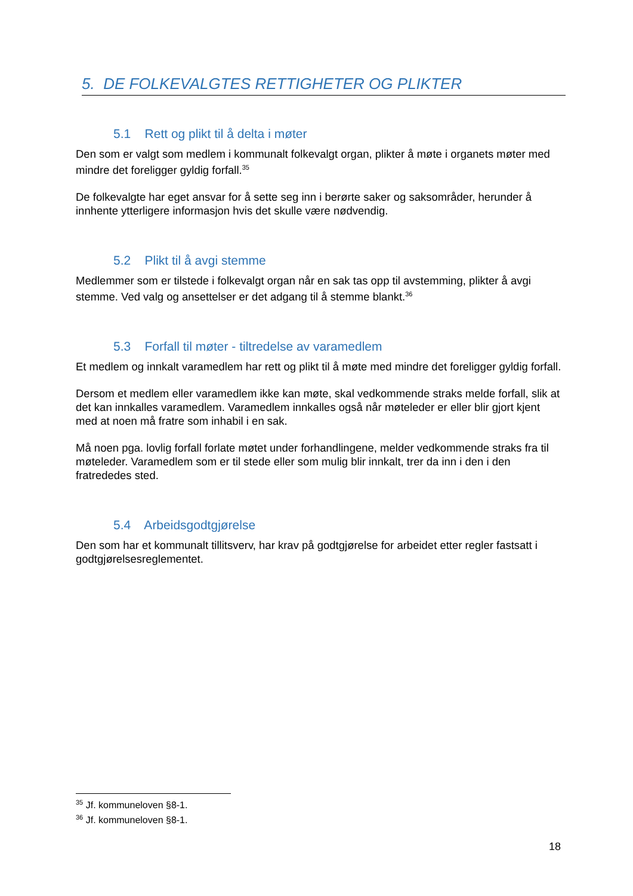5. DE FOLKEVALGTES RETTIGHETER OG PLIKTER
5.1 Rett og plikt til å delta i møter
Den som er valgt som medlem i kommunalt folkevalgt organ, plikter å møte i organets møter med mindre det foreligger gyldig forfall.<sup>35</sup>
De folkevalgte har eget ansvar for å sette seg inn i berørte saker og saksområder, herunder å innhente ytterligere informasjon hvis det skulle være nødvendig.
5.2 Plikt til å avgi stemme
Medlemmer som er tilstede i folkevalgt organ når en sak tas opp til avstemming, plikter å avgi stemme. Ved valg og ansettelser er det adgang til å stemme blankt.<sup>36</sup>
5.3 Forfall til møter - tiltredelse av varamedlem
Et medlem og innkalt varamedlem har rett og plikt til å møte med mindre det foreligger gyldig forfall.
Dersom et medlem eller varamedlem ikke kan møte, skal vedkommende straks melde forfall, slik at det kan innkalles varamedlem. Varamedlem innkalles også når møteleder er eller blir gjort kjent med at noen må fratre som inhabil i en sak.
Må noen pga. lovlig forfall forlate møtet under forhandlingene, melder vedkommende straks fra til møteleder. Varamedlem som er til stede eller som mulig blir innkalt, trer da inn i den i den fratrededes sted.
5.4 Arbeidsgodtgjørelse
Den som har et kommunalt tillitsverv, har krav på godtgjørelse for arbeidet etter regler fastsatt i godtgjørelsesreglementet.
<sup>35</sup> Jf. kommuneloven §8-1.
<sup>36</sup> Jf. kommuneloven §8-1.
18